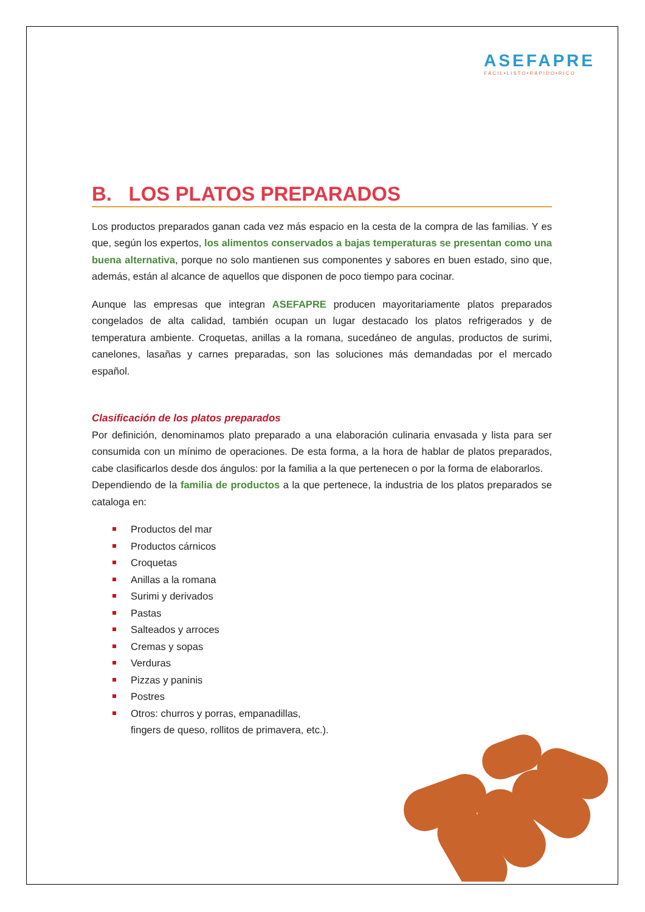ASEFAPRE
FÁCIL•LISTO•RÁPIDO•RICO
B. LOS PLATOS PREPARADOS
Los productos preparados ganan cada vez más espacio en la cesta de la compra de las familias. Y es que, según los expertos, los alimentos conservados a bajas temperaturas se presentan como una buena alternativa, porque no solo mantienen sus componentes y sabores en buen estado, sino que, además, están al alcance de aquellos que disponen de poco tiempo para cocinar.
Aunque las empresas que integran ASEFAPRE producen mayoritariamente platos preparados congelados de alta calidad, también ocupan un lugar destacado los platos refrigerados y de temperatura ambiente. Croquetas, anillas a la romana, sucedáneo de angulas, productos de surimi, canelones, lasañas y carnes preparadas, son las soluciones más demandadas por el mercado español.
Clasificación de los platos preparados
Por definición, denominamos plato preparado a una elaboración culinaria envasada y lista para ser consumida con un mínimo de operaciones. De esta forma, a la hora de hablar de platos preparados, cabe clasificarlos desde dos ángulos: por la familia a la que pertenecen o por la forma de elaborarlos.
Dependiendo de la familia de productos a la que pertenece, la industria de los platos preparados se cataloga en:
Productos del mar
Productos cárnicos
Croquetas
Anillas a la romana
Surimi y derivados
Pastas
Salteados y arroces
Cremas y sopas
Verduras
Pizzas y paninis
Postres
Otros: churros y porras, empanadillas,
fingers de queso, rollitos de primavera, etc.).